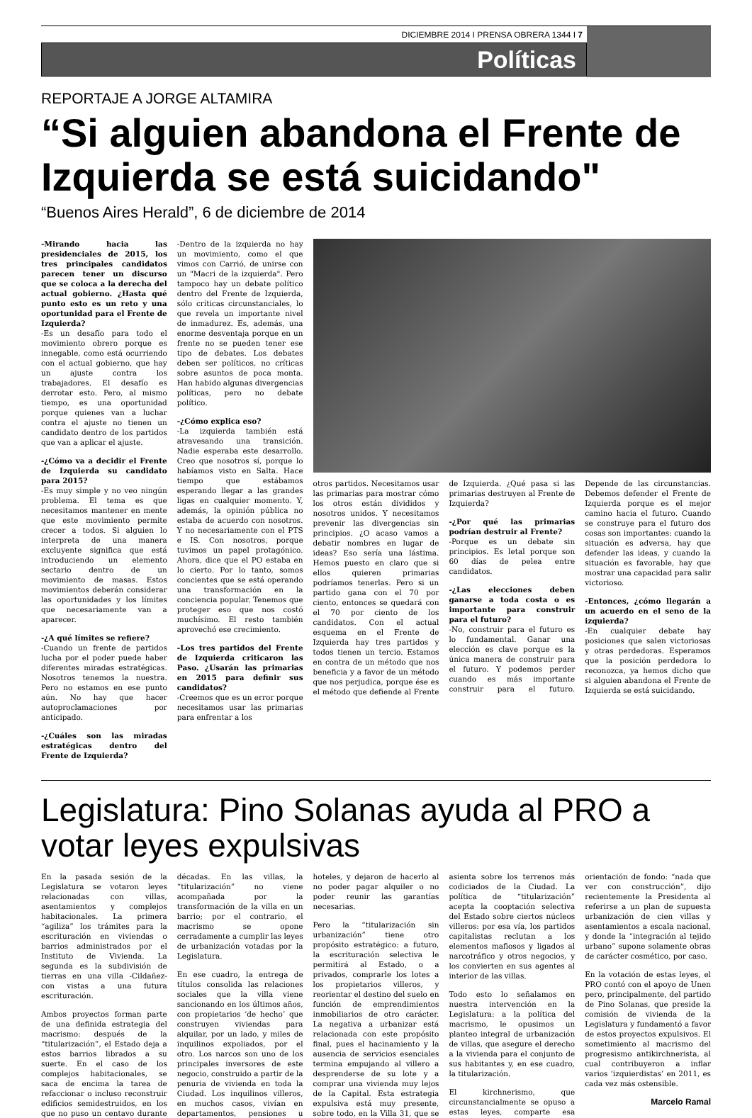DICIEMBRE 2014 I PRENSA OBRERA 1344 I 7
Políticas
REPORTAJE A JORGE ALTAMIRA
“Si alguien abandona el Frente de Izquierda se está suicidando"
“Buenos Aires Herald”, 6 de diciembre de 2014
-Mirando hacia las presidenciales de 2015, los tres principales candidatos parecen tener un discurso que se coloca a la derecha del actual gobierno. ¿Hasta qué punto esto es un reto y una oportunidad para el Frente de Izquierda?
-Es un desafío para todo el movimiento obrero porque es innegable, como está ocurriendo con el actual gobierno, que hay un ajuste contra los trabajadores. El desafío es derrotar esto. Pero, al mismo tiempo, es una oportunidad porque quienes van a luchar contra el ajuste no tienen un candidato dentro de los partidos que van a aplicar el ajuste.
-¿Cómo va a decidir el Frente de Izquierda su candidato para 2015?
-Es muy simple y no veo ningún problema. El tema es que necesitamos mantener en mente que este movimiento permite crecer a todos. Si alguien lo interpreta de una manera excluyente significa que está introduciendo un elemento sectario dentro de un movimiento de masas. Estos movimientos deberán considerar las oportunidades y los límites que necesariamente van a aparecer.
-¿A qué límites se refiere?
-Cuando un frente de partidos lucha por el poder puede haber diferentes miradas estratégicas. Nosotros tenemos la nuestra. Pero no estamos en ese punto aún. No hay que hacer autoproclamaciones por anticipado.
-¿Cuáles son las miradas estratégicas dentro del Frente de Izquierda?
-Dentro de la izquierda no hay un movimiento, como el que vimos con Carrió, de unirse con un "Macri de la izquierda". Pero tampoco hay un debate político dentro del Frente de Izquierda, sólo críticas circunstanciales, lo que revela un importante nivel de inmadurez. Es, además, una enorme desventaja porque en un frente no se pueden tener ese tipo de debates. Los debates deben ser políticos, no críticas sobre asuntos de poca monta. Han habido algunas divergencias políticas, pero no debate político.
-¿Cómo explica eso?
-La izquierda también está atravesando una transición. Nadie esperaba este desarrollo. Creo que nosotros sí, porque lo habíamos visto en Salta. Hace tiempo que estábamos esperando llegar a las grandes ligas en cualquier momento. Y, además, la opinión pública no estaba de acuerdo con nosotros. Y no necesariamente con el PTS e IS. Con nosotros, porque tuvimos un papel protagónico. Ahora, dice que el PO estaba en lo cierto. Por lo tanto, somos concientes que se está operando una transformación en la conciencia popular. Tenemos que proteger eso que nos costó muchísimo. El resto también aprovechó ese crecimiento.
-Los tres partidos del Frente de Izquierda criticaron las Paso. ¿Usarán las primarias en 2015 para definir sus candidatos?
-Creemos que es un error porque necesitamos usar las primarias para enfrentar a los
otros partidos. Necesitamos usar las primarias para mostrar cómo los otros están divididos y nosotros unidos. Y necesitamos prevenir las divergencias sin principios. ¿O acaso vamos a debatir nombres en lugar de ideas? Eso sería una lástima. Hemos puesto en claro que si ellos quieren primarias podríamos tenerlas. Pero si un partido gana con el 70 por ciento, entonces se quedará con el 70 por ciento de los candidatos. Con el actual esquema en el Frente de Izquierda hay tres partidos y todos tienen un tercio. Estamos en contra de un método que nos beneficia y a favor de un método que nos perjudica, porque ése es el método que defiende al Frente de Izquierda. ¿Qué pasa si las primarias destruyen al Frente de Izquierda?
-¿Por qué las primarias podrían destruir al Frente?
-Porque es un debate sin principios. Es letal porque son 60 días de pelea entre candidatos.
-¿Las elecciones deben ganarse a toda costa o es importante para construir para el futuro?
-No, construir para el futuro es lo fundamental. Ganar una elección es clave porque es la única manera de construir para el futuro. Y podemos perder cuando es más importante construir para el futuro. Depende de las circunstancias. Debemos defender el Frente de Izquierda porque es el mejor camino hacia el futuro. Cuando se construye para el futuro dos cosas son importantes: cuando la situación es adversa, hay que defender las ideas, y cuando la situación es favorable, hay que mostrar una capacidad para salir victorioso.
-Entonces, ¿cómo llegarán a un acuerdo en el seno de la izquierda?
-En cualquier debate hay posiciones que salen victoriosas y otras perdedoras. Esperamos que la posición perdedora lo reconozca, ya hemos dicho que si alguien abandona el Frente de Izquierda se está suicidando.
Legislatura: Pino Solanas ayuda al PRO a votar leyes expulsivas
En la pasada sesión de la Legislatura se votaron leyes relacionadas con villas, asentamientos y complejos habitacionales. La primera “agiliza” los trámites para la escrituración en viviendas o barrios administrados por el Instituto de Vivienda. La segunda es la subdivisión de tierras en una villa -Cildañez- con vistas a una futura escrituración.
Ambos proyectos forman parte de una definida estrategia del macrismo: después de la “titularización”, el Estado deja a estos barrios librados a su suerte. En el caso de los complejos habitacionales, se saca de encima la tarea de refaccionar o incluso reconstruir edificios semidestruidos, en los que no puso un centavo durante décadas. En las villas, la “titularización” no viene acompañada por la transformación de la villa en un barrio; por el contrario, el macrismo se opone cerradamente a cumplir las leyes de urbanización votadas por la Legislatura.
En ese cuadro, la entrega de títulos consolida las relaciones sociales que la villa viene sancionando en los últimos años, con propietarios ‘de hecho’ que construyen viviendas para alquilar, por un lado, y miles de inquilinos expoliados, por el otro. Los narcos son uno de los principales inversores de este negocio, construido a partir de la penuria de vivienda en toda la Ciudad. Los inquilinos villeros, en muchos casos, vivían en departamentos, pensiones u hoteles, y dejaron de hacerlo al no poder pagar alquiler o no poder reunir las garantías necesarias.
Pero la “titularización sin urbanización” tiene otro propósito estratégico: a futuro, la escrituración selectiva le permitirá al Estado, o a privados, comprarle los lotes a los propietarios villeros, y reorientar el destino del suelo en función de emprendimientos inmobiliarios de otro carácter. La negativa a urbanizar está relacionada con este propósito final, pues el hacinamiento y la ausencia de servicios esenciales termina empujando al villero a desprenderse de su lote y a comprar una vivienda muy lejos de la Capital. Esta estrategia expulsiva está muy presente, sobre todo, en la Villa 31, que se asienta sobre los terrenos más codiciados de la Ciudad. La política de “titularización” acepta la cooptación selectiva del Estado sobre ciertos núcleos villeros: por esa vía, los partidos capitalistas reclutan a los elementos mafiosos y ligados al narcotráfico y otros negocios, y los convierten en sus agentes al interior de las villas.
Todo esto lo señalamos en nuestra intervención en la Legislatura: a la política del macrismo, le opusimos un planteo integral de urbanización de villas, que asegure el derecho a la vivienda para el conjunto de sus habitantes y, en ese cuadro, la titularización.
El kirchnerismo, que circunstancialmente se opuso a estas leyes, comparte esa orientación de fondo: “nada que ver con construcción”, dijo recientemente la Presidenta al referirse a un plan de supuesta urbanización de cien villas y asentamientos a escala nacional, y donde la “integración al tejido urbano” supone solamente obras de carácter cosmético, por caso.
En la votación de estas leyes, el PRO contó con el apoyo de Unen pero, principalmente, del partido de Pino Solanas, que preside la comisión de vivienda de la Legislatura y fundamentó a favor de estos proyectos expulsivos. El sometimiento al macrismo del progresismo antikirchnerista, al cual contribuyeron a inflar varios ‘izquierdistas’ en 2011, es cada vez más ostensible.
Marcelo Ramal